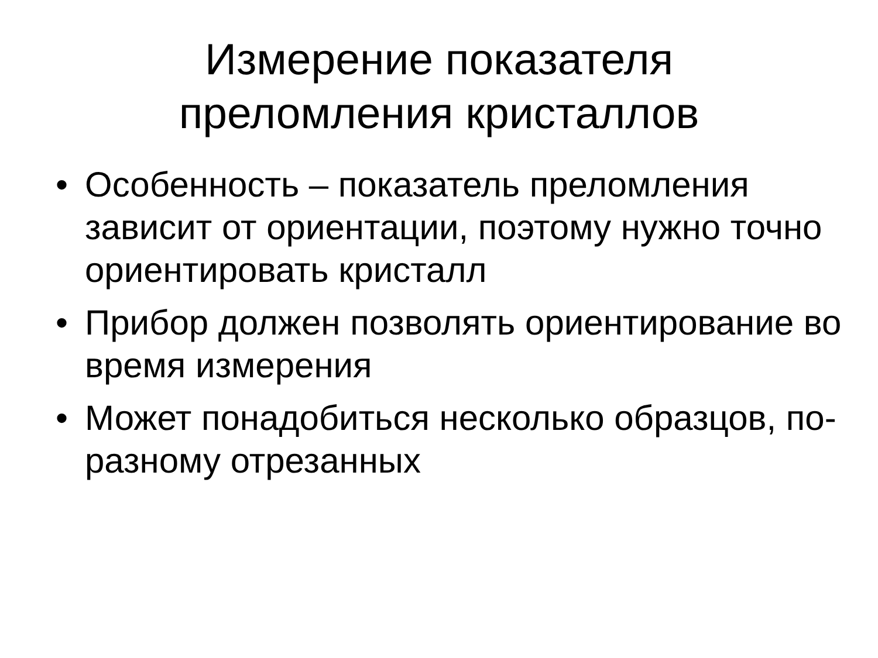Измерение показателя
преломления кристаллов
• Особенность – показатель преломления зависит от ориентации, поэтому нужно точно ориентировать кристалл
• Прибор должен позволять ориентирование во время измерения
• Может понадобиться несколько образцов, по-разному отрезанных